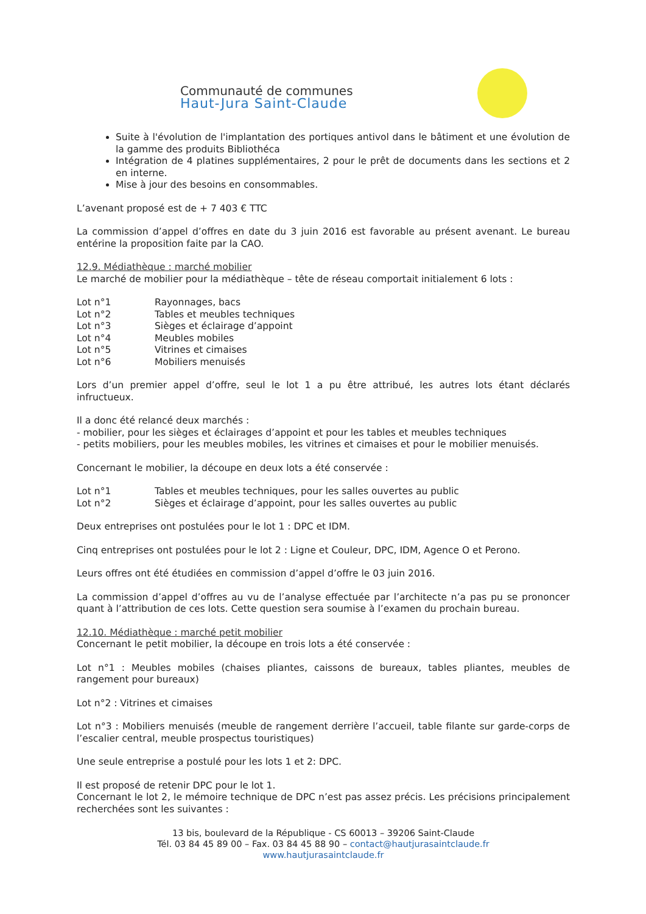Communauté de communes
Haut-Jura Saint-Claude
Suite à l'évolution de l'implantation des portiques antivol dans le bâtiment et une évolution de la gamme des produits Bibliothéca
Intégration de 4 platines supplémentaires, 2 pour le prêt de documents dans les sections et 2 en interne.
Mise à jour des besoins en consommables.
L’avenant proposé est de + 7 403 € TTC
La commission d’appel d’offres en date du 3 juin 2016 est favorable au présent avenant. Le bureau entérine la proposition faite par la CAO.
12.9. Médiathèque : marché mobilier
Le marché de mobilier pour la médiathèque – tête de réseau comportait initialement 6 lots :
Lot n°1 Rayonnages, bacs
Lot n°2 Tables et meubles techniques
Lot n°3 Sièges et éclairage d’appoint
Lot n°4 Meubles mobiles
Lot n°5 Vitrines et cimaises
Lot n°6 Mobiliers menuisés
Lors d’un premier appel d’offre, seul le lot 1 a pu être attribué, les autres lots étant déclarés infructueux.
Il a donc été relancé deux marchés :
- mobilier, pour les sièges et éclairages d’appoint et pour les tables et meubles techniques
- petits mobiliers, pour les meubles mobiles, les vitrines et cimaises et pour le mobilier menuisés.
Concernant le mobilier, la découpe en deux lots a été conservée :
Lot n°1 Tables et meubles techniques, pour les salles ouvertes au public
Lot n°2 Sièges et éclairage d’appoint, pour les salles ouvertes au public
Deux entreprises ont postulées pour le lot 1 : DPC et IDM.
Cinq entreprises ont postulées pour le lot 2 : Ligne et Couleur, DPC, IDM, Agence O et Perono.
Leurs offres ont été étudiées en commission d’appel d’offre le 03 juin 2016.
La commission d’appel d’offres au vu de l’analyse effectuée par l’architecte n’a pas pu se prononcer quant à l’attribution de ces lots. Cette question sera soumise à l’examen du prochain bureau.
12.10. Médiathèque : marché petit mobilier
Concernant le petit mobilier, la découpe en trois lots a été conservée :
Lot n°1 : Meubles mobiles (chaises pliantes, caissons de bureaux, tables pliantes, meubles de rangement pour bureaux)
Lot n°2 : Vitrines et cimaises
Lot n°3 : Mobiliers menuisés (meuble de rangement derrière l’accueil, table filante sur garde-corps de l’escalier central, meuble prospectus touristiques)
Une seule entreprise a postulé pour les lots 1 et 2: DPC.
Il est proposé de retenir DPC pour le lot 1.
Concernant le lot 2, le mémoire technique de DPC n’est pas assez précis. Les précisions principalement recherchées sont les suivantes :
13 bis, boulevard de la République - CS 60013 – 39206 Saint-Claude
Tél. 03 84 45 89 00 – Fax. 03 84 45 88 90 – contact@hautjurasaintclaude.fr
www.hautjurasaintclaude.fr